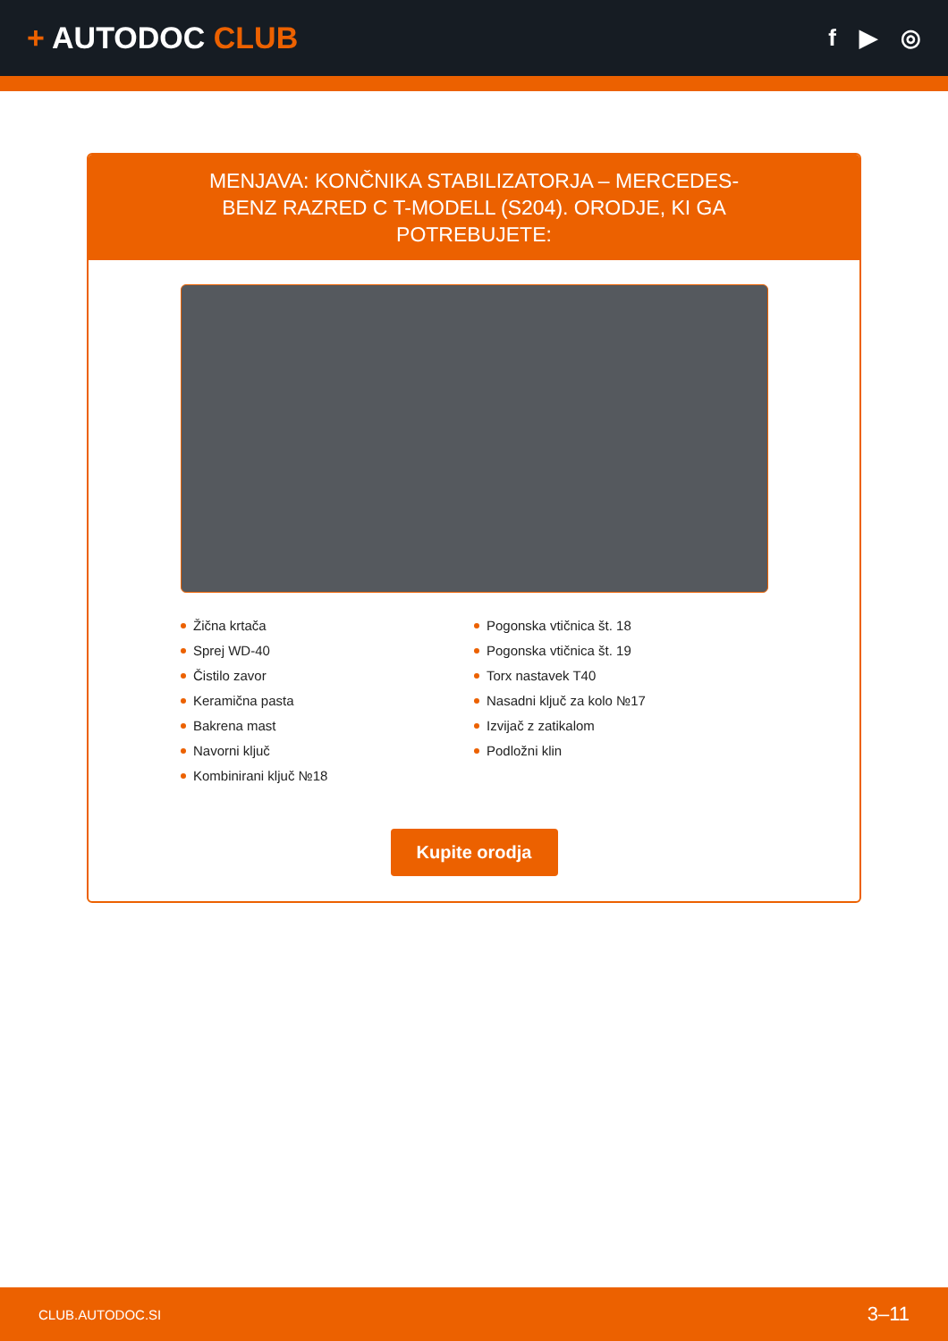+ AUTODOC CLUB
f ▶ ◎
MENJAVA: KONČNIKA STABILIZATORJA – MERCEDES-BENZ RAZRED C T-MODELL (S204). ORODJE, KI GA POTREBUJETE:
Žična krtača
Sprej WD-40
Čistilo zavor
Keramična pasta
Bakrena mast
Navorni ključ
Kombinirani ključ №18
Pogonska vtičnica št. 18
Pogonska vtičnica št. 19
Torx nastavek T40
Nasadni ključ za kolo №17
Izvijač z zatikalom
Podložni klin
Kupite orodja
CLUB.AUTODOC.SI 3–11